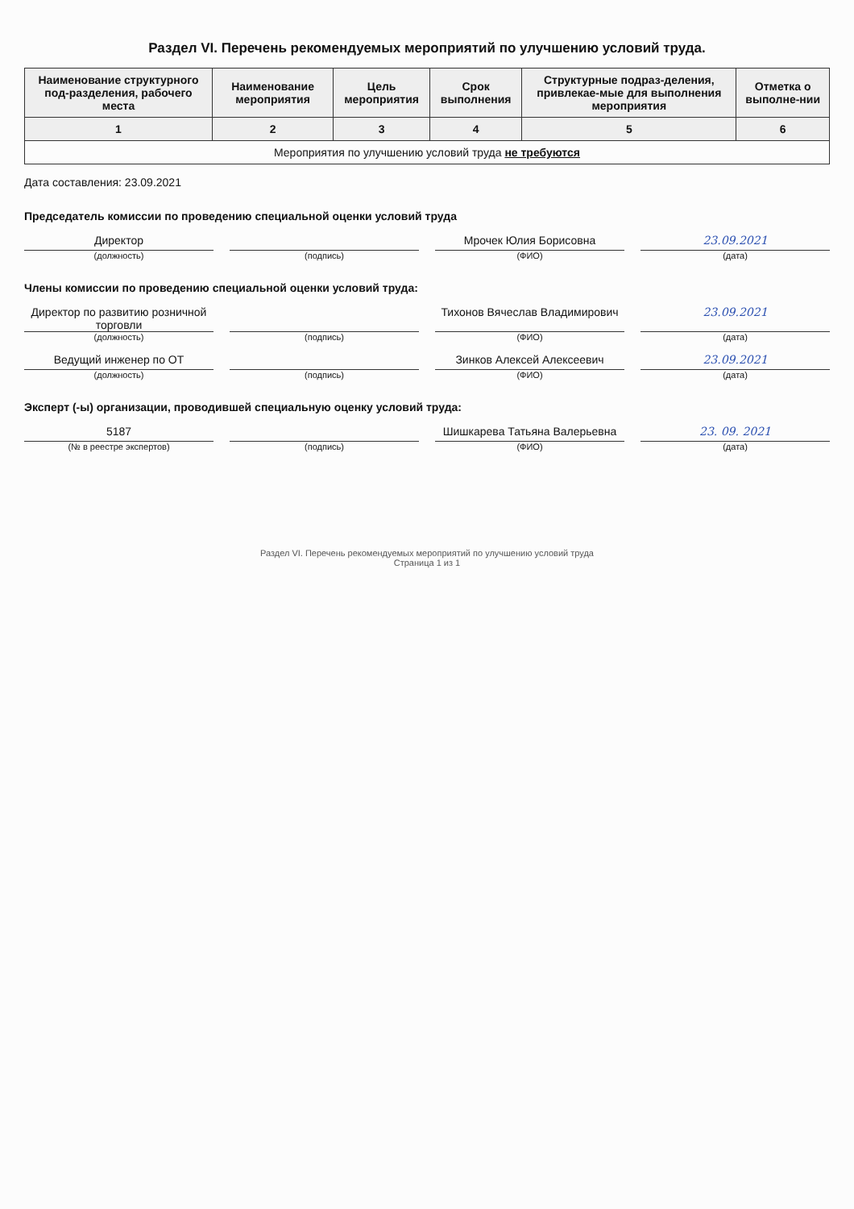Раздел VI. Перечень рекомендуемых мероприятий по улучшению условий труда.
| Наименование структурного под-разделения, рабочего места | Наименование мероприятия | Цель мероприятия | Срок выполнения | Структурные подраз-деления, привлекае-мые для выполнения мероприятия | Отметка о выполне-нии |
| --- | --- | --- | --- | --- | --- |
| 1 | 2 | 3 | 4 | 5 | 6 |
| Мероприятия по улучшению условий труда не требуются | | | | | |
Дата составления: 23.09.2021
Председатель комиссии по проведению специальной оценки условий труда
Директор Мрочек Юлия Борисовна 23.09.2021
(должность) (подпись) (ФИО) (дата)
Члены комиссии по проведению специальной оценки условий труда:
Директор по развитию розничной торговли
Тихонов Вячеслав Владимирович 23.09.2021
(должность) (подпись) (ФИО) (дата)
Ведущий инженер по ОТ Зинков Алексей Алексеевич 23.09.2021
(должность) (подпись) (ФИО) (дата)
Эксперт (-ы) организации, проводившей специальную оценку условий труда:
5187 Шишкарева Татьяна Валерьевна 23. 09. 2021
(№ в реестре экспертов) (подпись) (ФИО) (дата)
Раздел VI. Перечень рекомендуемых мероприятий по улучшению условий труда
Страница 1 из 1